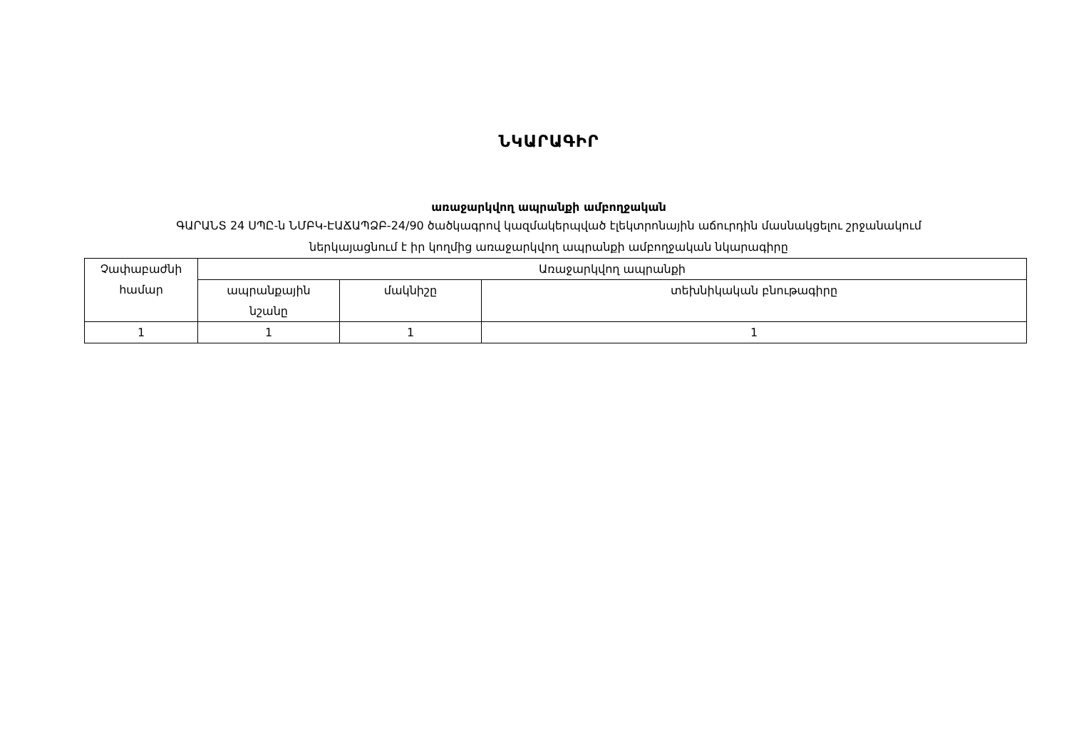ՆԿԱՐԱԳԻՐ
առաջարկվող ապրանքի ամբողջական
ԳԱՐԱՆՏ 24 ՍՊԸ-ն ՆՄԲԿ-ԷԱՃԱՊՁԲ-24/90 ծածկագրով կազմակերպված էլեկտրոնային աճուրդին մասնակցելու շրջանակում
ներկայացնում է իր կողմից առաջարկվող ապրանքի ամբողջական նկարագիրը
| Չափաբաժնի համար | Առաջարկվող ապրանքի | | |
| | ապրանքային նշանը | մակնիշը | տեխնիկական բնութագիրը |
| 1 | 1 | 1 | 1 |